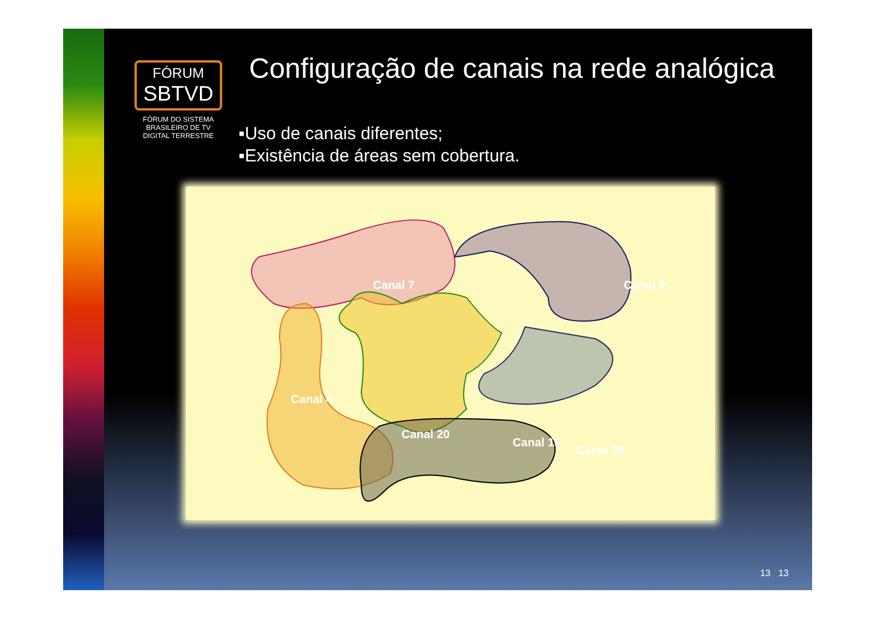FÓRUM
SBTVD
FÓRUM DO SISTEMA BRASILEIRO DE TV DIGITAL TERRESTRE
Configuração de canais na rede analógica
▪Uso de canais diferentes;
▪Existência de áreas sem cobertura.
Canal 7
Canal 9
Canal 20
Canal 30
Canal 4
Canal 15
13 13